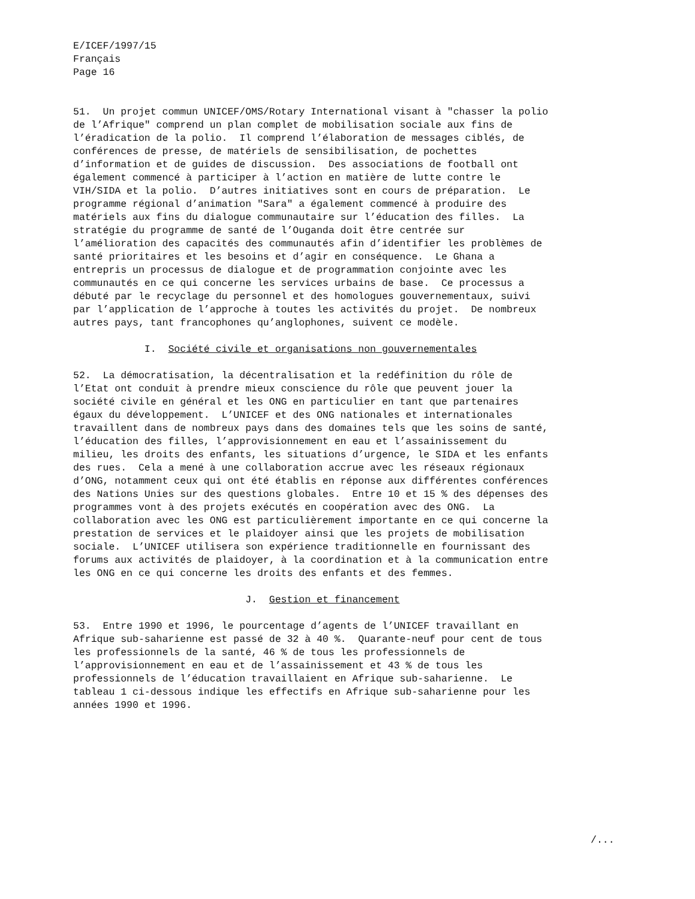E/ICEF/1997/15
Français
Page 16


51.  Un projet commun UNICEF/OMS/Rotary International visant à "chasser la polio
de l’Afrique" comprend un plan complet de mobilisation sociale aux fins de
l’éradication de la polio.  Il comprend l’élaboration de messages ciblés, de
conférences de presse, de matériels de sensibilisation, de pochettes
d’information et de guides de discussion.  Des associations de football ont
également commencé à participer à l’action en matière de lutte contre le
VIH/SIDA et la polio.  D’autres initiatives sont en cours de préparation.  Le
programme régional d’animation "Sara" a également commencé à produire des
matériels aux fins du dialogue communautaire sur l’éducation des filles.  La
stratégie du programme de santé de l’Ouganda doit être centrée sur
l’amélioration des capacités des communautés afin d’identifier les problèmes de
santé prioritaires et les besoins et d’agir en conséquence.  Le Ghana a
entrepris un processus de dialogue et de programmation conjointe avec les
communautés en ce qui concerne les services urbains de base.  Ce processus a
débuté par le recyclage du personnel et des homologues gouvernementaux, suivi
par l’application de l’approche à toutes les activités du projet.  De nombreux
autres pays, tant francophones qu’anglophones, suivent ce modèle.

            I.  Société civile et organisations non gouvernementales

52.  La démocratisation, la décentralisation et la redéfinition du rôle de
l’Etat ont conduit à prendre mieux conscience du rôle que peuvent jouer la
société civile en général et les ONG en particulier en tant que partenaires
égaux du développement.  L’UNICEF et des ONG nationales et internationales
travaillent dans de nombreux pays dans des domaines tels que les soins de santé,
l’éducation des filles, l’approvisionnement en eau et l’assainissement du
milieu, les droits des enfants, les situations d’urgence, le SIDA et les enfants
des rues.  Cela a mené à une collaboration accrue avec les réseaux régionaux
d’ONG, notamment ceux qui ont été établis en réponse aux différentes conférences
des Nations Unies sur des questions globales.  Entre 10 et 15 % des dépenses des
programmes vont à des projets exécutés en coopération avec des ONG.  La
collaboration avec les ONG est particulièrement importante en ce qui concerne la
prestation de services et le plaidoyer ainsi que les projets de mobilisation
sociale.  L’UNICEF utilisera son expérience traditionnelle en fournissant des
forums aux activités de plaidoyer, à la coordination et à la communication entre
les ONG en ce qui concerne les droits des enfants et des femmes.

                             J.  Gestion et financement

53.  Entre 1990 et 1996, le pourcentage d’agents de l’UNICEF travaillant en
Afrique sub-saharienne est passé de 32 à 40 %.  Quarante-neuf pour cent de tous
les professionnels de la santé, 46 % de tous les professionnels de
l’approvisionnement en eau et de l’assainissement et 43 % de tous les
professionnels de l’éducation travaillaient en Afrique sub-saharienne.  Le
tableau 1 ci-dessous indique les effectifs en Afrique sub-saharienne pour les
années 1990 et 1996.
/...